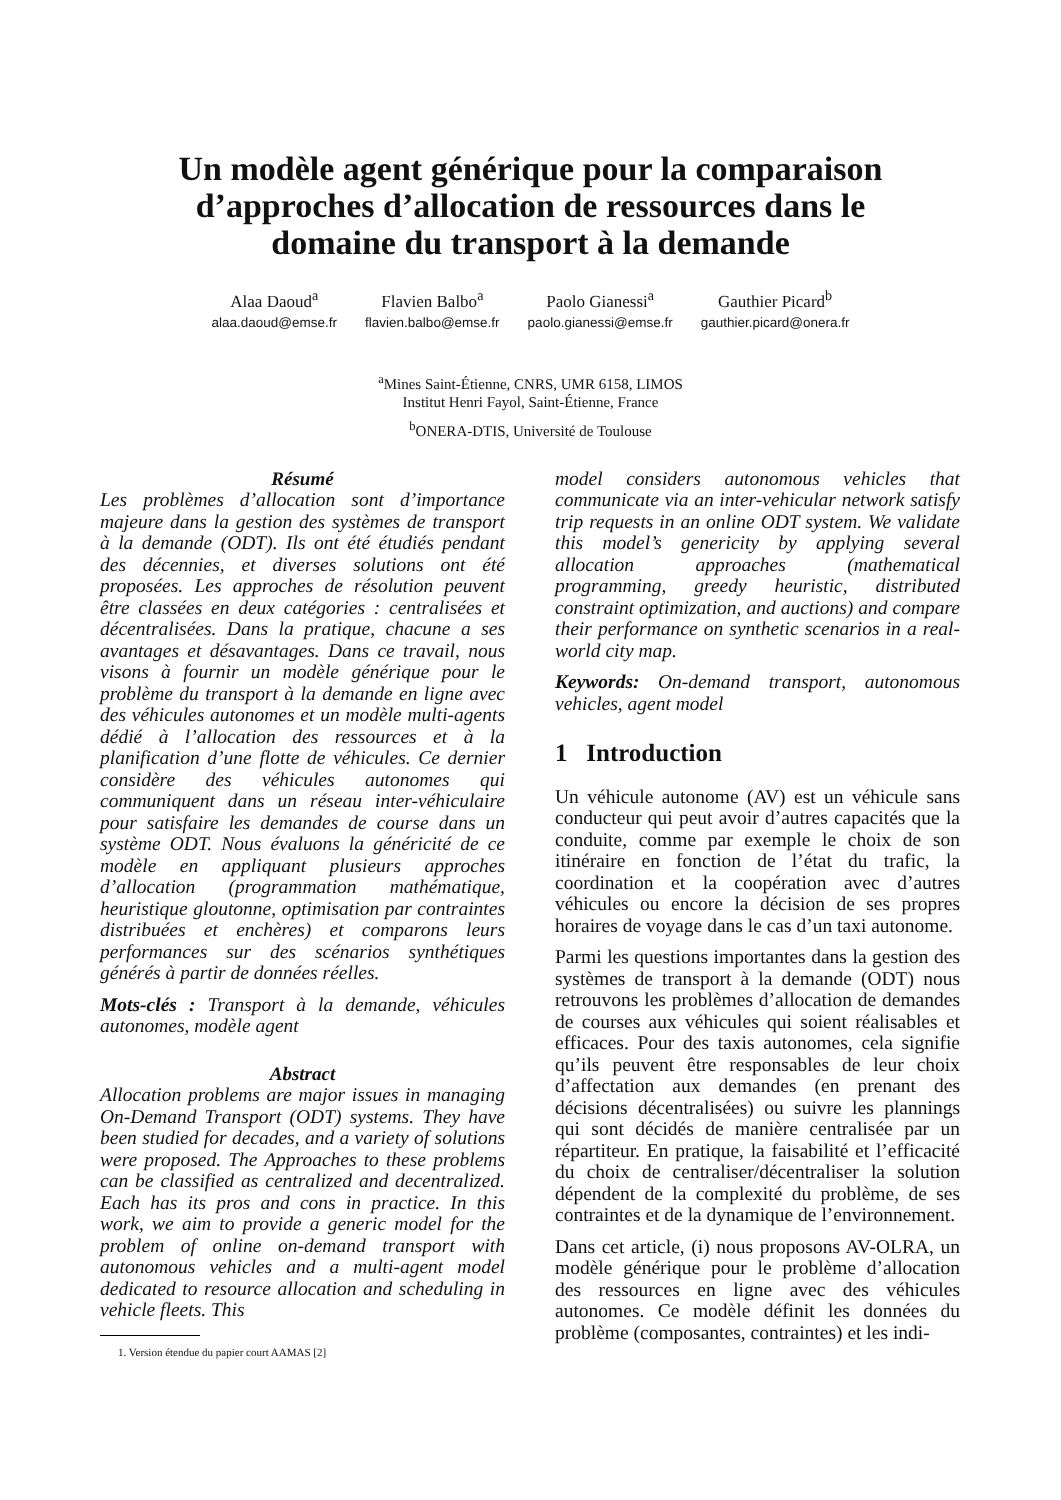Un modèle agent générique pour la comparaison
d’approches d’allocation de ressources dans le
domaine du transport à la demande
Alaa Daoud<sup>a</sup>
alaa.daoud@emse.fr
Flavien Balbo<sup>a</sup>
flavien.balbo@emse.fr
Paolo Gianessi<sup>a</sup>
paolo.gianessi@emse.fr
Gauthier Picard<sup>b</sup>
gauthier.picard@onera.fr
<sup>a</sup> Mines Saint-Étienne, CNRS, UMR 6158, LIMOS
Institut Henri Fayol, Saint-Étienne, France
<sup>b</sup> ONERA-DTIS, Université de Toulouse
Résumé
Les problèmes d’allocation sont d’importance majeure dans la gestion des systèmes de transport à la demande (ODT). Ils ont été étudiés pendant des décennies, et diverses solutions ont été proposées. Les approches de résolution peuvent être classées en deux catégories : centralisées et décentralisées. Dans la pratique, chacune a ses avantages et désavantages. Dans ce travail, nous visons à fournir un modèle générique pour le problème du transport à la demande en ligne avec des véhicules autonomes et un modèle multi-agents dédié à l’allocation des ressources et à la planification d’une flotte de véhicules. Ce dernier considère des véhicules autonomes qui communiquent dans un réseau inter-véhiculaire pour satisfaire les demandes de course dans un système ODT. Nous évaluons la généricité de ce modèle en appliquant plusieurs approches d’allocation (programmation mathématique, heuristique gloutonne, optimisation par contraintes distribuées et enchères) et comparons leurs performances sur des scénarios synthétiques générés à partir de données réelles.
Mots-clés : Transport à la demande, véhicules autonomes, modèle agent
Abstract
Allocation problems are major issues in managing On-Demand Transport (ODT) systems. They have been studied for decades, and a variety of solutions were proposed. The Approaches to these problems can be classified as centralized and decentralized. Each has its pros and cons in practice. In this work, we aim to provide a generic model for the problem of online on-demand transport with autonomous vehicles and a multi-agent model dedicated to resource allocation and scheduling in vehicle fleets. This
1. Version étendue du papier court AAMAS [2]
model considers autonomous vehicles that communicate via an inter-vehicular network satisfy trip requests in an online ODT system. We validate this model’s genericity by applying several allocation approaches (mathematical programming, greedy heuristic, distributed constraint optimization, and auctions) and compare their performance on synthetic scenarios in a real-world city map.
Keywords: On-demand transport, autonomous vehicles, agent model
1 Introduction
Un véhicule autonome (AV) est un véhicule sans conducteur qui peut avoir d’autres capacités que la conduite, comme par exemple le choix de son itinéraire en fonction de l’état du trafic, la coordination et la coopération avec d’autres véhicules ou encore la décision de ses propres horaires de voyage dans le cas d’un taxi autonome.
Parmi les questions importantes dans la gestion des systèmes de transport à la demande (ODT) nous retrouvons les problèmes d’allocation de demandes de courses aux véhicules qui soient réalisables et efficaces. Pour des taxis autonomes, cela signifie qu’ils peuvent être responsables de leur choix d’affectation aux demandes (en prenant des décisions décentralisées) ou suivre les plannings qui sont décidés de manière centralisée par un répartiteur. En pratique, la faisabilité et l’efficacité du choix de centraliser/décentraliser la solution dépendent de la complexité du problème, de ses contraintes et de la dynamique de l’environnement.
Dans cet article, (i) nous proposons AV-OLRA, un modèle générique pour le problème d’allocation des ressources en ligne avec des véhicules autonomes. Ce modèle définit les données du problème (composantes, contraintes) et les indi-